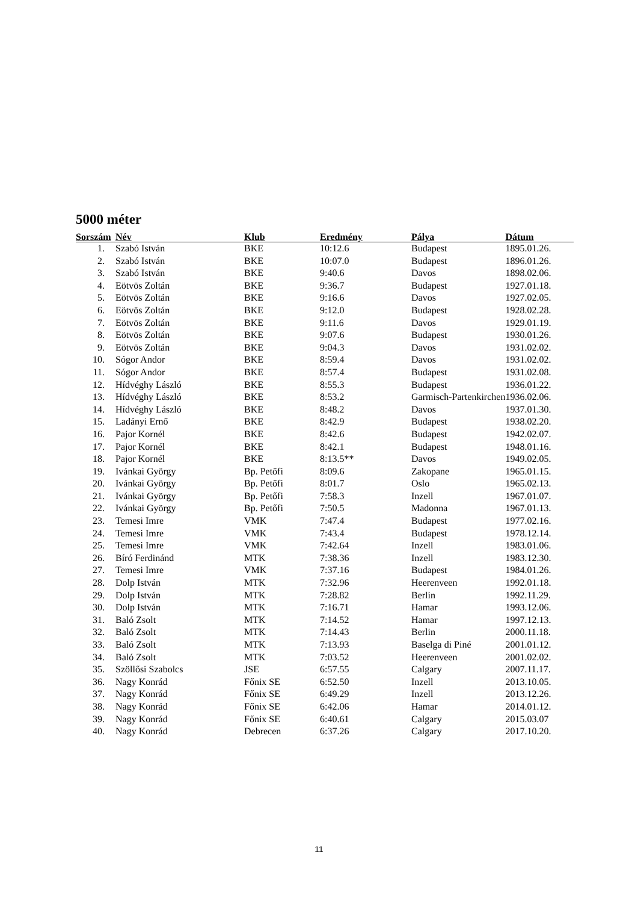5000 méter
| Sorszám | Név | Klub | Eredmény | Pálya | Dátum |
| --- | --- | --- | --- | --- | --- |
| 1. | Szabó István | BKE | 10:12.6 | Budapest | 1895.01.26. |
| 2. | Szabó István | BKE | 10:07.0 | Budapest | 1896.01.26. |
| 3. | Szabó István | BKE | 9:40.6 | Davos | 1898.02.06. |
| 4. | Eötvös Zoltán | BKE | 9:36.7 | Budapest | 1927.01.18. |
| 5. | Eötvös Zoltán | BKE | 9:16.6 | Davos | 1927.02.05. |
| 6. | Eötvös Zoltán | BKE | 9:12.0 | Budapest | 1928.02.28. |
| 7. | Eötvös Zoltán | BKE | 9:11.6 | Davos | 1929.01.19. |
| 8. | Eötvös Zoltán | BKE | 9:07.6 | Budapest | 1930.01.26. |
| 9. | Eötvös Zoltán | BKE | 9:04.3 | Davos | 1931.02.02. |
| 10. | Sógor Andor | BKE | 8:59.4 | Davos | 1931.02.02. |
| 11. | Sógor Andor | BKE | 8:57.4 | Budapest | 1931.02.08. |
| 12. | Hídvéghy László | BKE | 8:55.3 | Budapest | 1936.01.22. |
| 13. | Hídvéghy László | BKE | 8:53.2 | Garmisch-Partenkirchen | 1936.02.06. |
| 14. | Hídvéghy László | BKE | 8:48.2 | Davos | 1937.01.30. |
| 15. | Ladányi Ernő | BKE | 8:42.9 | Budapest | 1938.02.20. |
| 16. | Pajor Kornél | BKE | 8:42.6 | Budapest | 1942.02.07. |
| 17. | Pajor Kornél | BKE | 8:42.1 | Budapest | 1948.01.16. |
| 18. | Pajor Kornél | BKE | 8:13.5** | Davos | 1949.02.05. |
| 19. | Ivánkai György | Bp. Petőfi | 8:09.6 | Zakopane | 1965.01.15. |
| 20. | Ivánkai György | Bp. Petőfi | 8:01.7 | Oslo | 1965.02.13. |
| 21. | Ivánkai György | Bp. Petőfi | 7:58.3 | Inzell | 1967.01.07. |
| 22. | Ivánkai György | Bp. Petőfi | 7:50.5 | Madonna | 1967.01.13. |
| 23. | Temesi Imre | VMK | 7:47.4 | Budapest | 1977.02.16. |
| 24. | Temesi Imre | VMK | 7:43.4 | Budapest | 1978.12.14. |
| 25. | Temesi Imre | VMK | 7:42.64 | Inzell | 1983.01.06. |
| 26. | Bíró Ferdinánd | MTK | 7:38.36 | Inzell | 1983.12.30. |
| 27. | Temesi Imre | VMK | 7:37.16 | Budapest | 1984.01.26. |
| 28. | Dolp István | MTK | 7:32.96 | Heerenveen | 1992.01.18. |
| 29. | Dolp István | MTK | 7:28.82 | Berlin | 1992.11.29. |
| 30. | Dolp István | MTK | 7:16.71 | Hamar | 1993.12.06. |
| 31. | Baló Zsolt | MTK | 7:14.52 | Hamar | 1997.12.13. |
| 32. | Baló Zsolt | MTK | 7:14.43 | Berlin | 2000.11.18. |
| 33. | Baló Zsolt | MTK | 7:13.93 | Baselga di Piné | 2001.01.12. |
| 34. | Baló Zsolt | MTK | 7:03.52 | Heerenveen | 2001.02.02. |
| 35. | Szöllősi Szabolcs | JSE | 6:57.55 | Calgary | 2007.11.17. |
| 36. | Nagy Konrád | Főnix SE | 6:52.50 | Inzell | 2013.10.05. |
| 37. | Nagy Konrád | Főnix SE | 6:49.29 | Inzell | 2013.12.26. |
| 38. | Nagy Konrád | Főnix SE | 6:42.06 | Hamar | 2014.01.12. |
| 39. | Nagy Konrád | Főnix SE | 6:40.61 | Calgary | 2015.03.07 |
| 40. | Nagy Konrád | Debrecen | 6:37.26 | Calgary | 2017.10.20. |
11